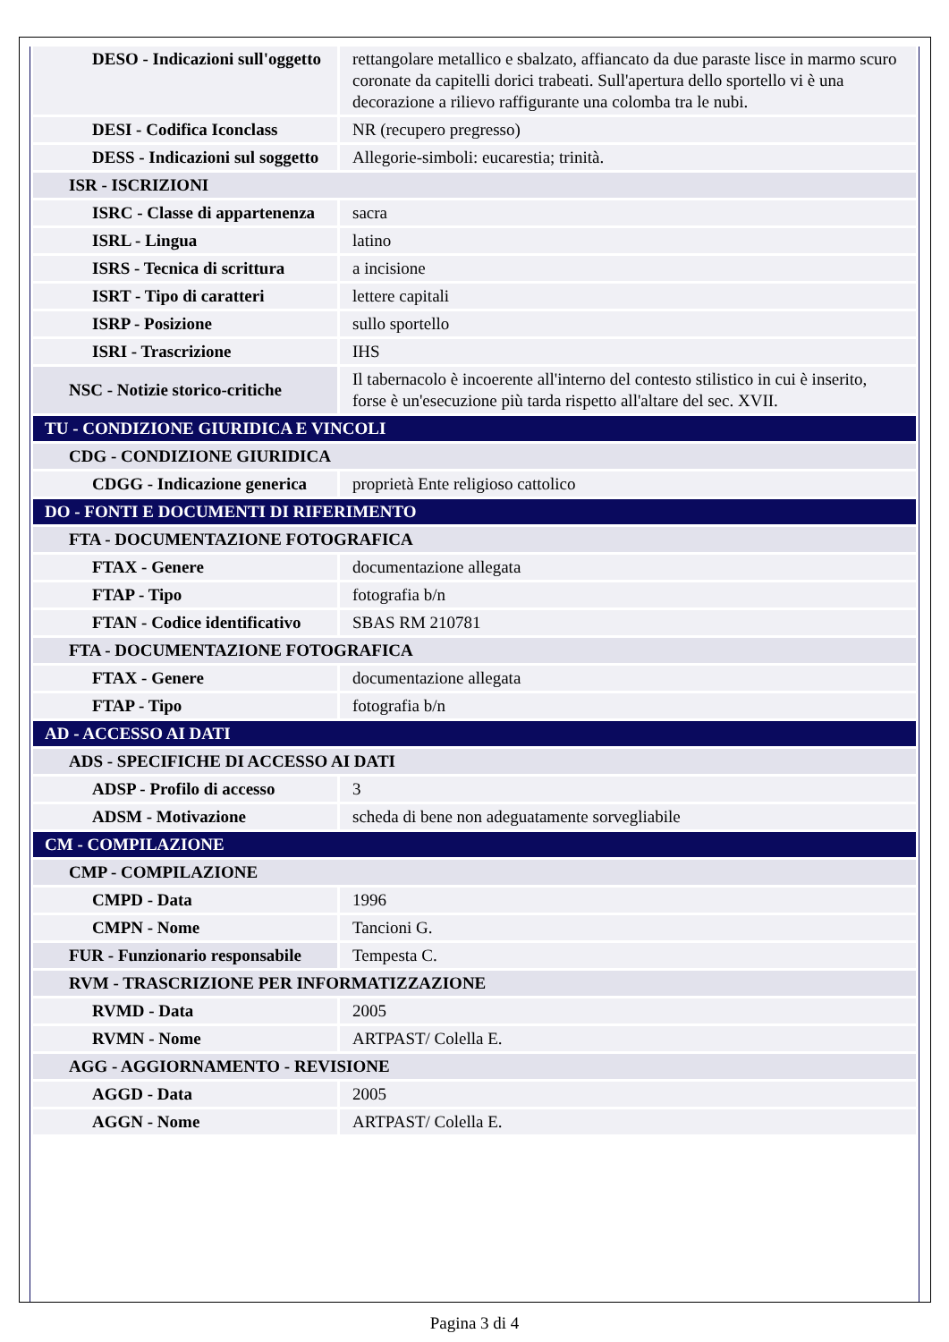| DESO - Indicazioni sull'oggetto | rettangolare metallico e sbalzato, affiancato da due paraste lisce in marmo scuro coronate da capitelli dorici trabeati. Sull'apertura dello sportello vi è una decorazione a rilievo raffigurante una colomba tra le nubi. |
| DESI - Codifica Iconclass | NR (recupero pregresso) |
| DESS - Indicazioni sul soggetto | Allegorie-simboli: eucarestia; trinità. |
| ISR - ISCRIZIONI | |
| ISRC - Classe di appartenenza | sacra |
| ISRL - Lingua | latino |
| ISRS - Tecnica di scrittura | a incisione |
| ISRT - Tipo di caratteri | lettere capitali |
| ISRP - Posizione | sullo sportello |
| ISRI - Trascrizione | IHS |
| NSC - Notizie storico-critiche | Il tabernacolo è incoerente all'interno del contesto stilistico in cui è inserito, forse è un'esecuzione più tarda rispetto all'altare del sec. XVII. |
| TU - CONDIZIONE GIURIDICA E VINCOLI | |
| CDG - CONDIZIONE GIURIDICA | |
| CDGG - Indicazione generica | proprietà Ente religioso cattolico |
| DO - FONTI E DOCUMENTI DI RIFERIMENTO | |
| FTA - DOCUMENTAZIONE FOTOGRAFICA | |
| FTAX - Genere | documentazione allegata |
| FTAP - Tipo | fotografia b/n |
| FTAN - Codice identificativo | SBAS RM 210781 |
| FTA - DOCUMENTAZIONE FOTOGRAFICA | |
| FTAX - Genere | documentazione allegata |
| FTAP - Tipo | fotografia b/n |
| AD - ACCESSO AI DATI | |
| ADS - SPECIFICHE DI ACCESSO AI DATI | |
| ADSP - Profilo di accesso | 3 |
| ADSM - Motivazione | scheda di bene non adeguatamente sorvegliabile |
| CM - COMPILAZIONE | |
| CMP - COMPILAZIONE | |
| CMPD - Data | 1996 |
| CMPN - Nome | Tancioni G. |
| FUR - Funzionario responsabile | Tempesta C. |
| RVM - TRASCRIZIONE PER INFORMATIZZAZIONE | |
| RVMD - Data | 2005 |
| RVMN - Nome | ARTPAST/ Colella E. |
| AGG - AGGIORNAMENTO - REVISIONE | |
| AGGD - Data | 2005 |
| AGGN - Nome | ARTPAST/ Colella E. |
Pagina 3 di 4